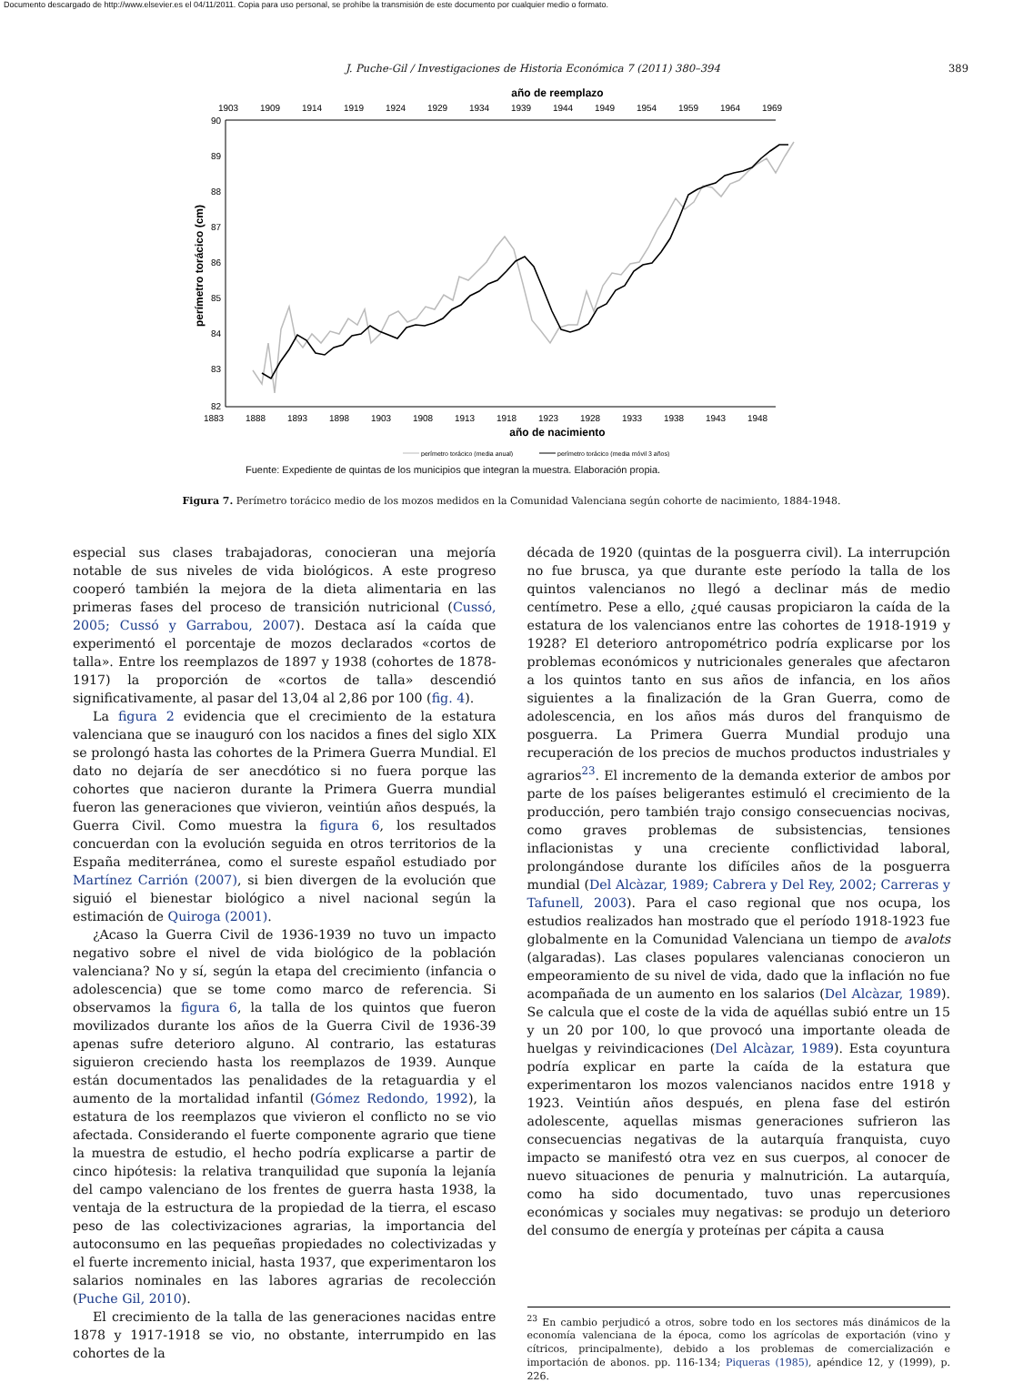Documento descargado de http://www.elsevier.es el 04/11/2011. Copia para uso personal, se prohíbe la transmisión de este documento por cualquier medio o formato.
J. Puche-Gil / Investigaciones de Historia Económica 7 (2011) 380–394 389
año de reemplazo
1903
1909
1914
1919
1924
1929
1934
1939
1944
1949
1954
1959
1964
1969
90
89
88
87
86
85
84
83
82
perímetro torácico (cm)
1883
1888
1893
1898
1903
1908
1913
1918
1923
1928
1933
1938
1943
1948
año de nacimiento
perímetro torácico (media anual)
perímetro torácico (media móvil 3 años)
Fuente: Expediente de quintas de los municipios que integran la muestra. Elaboración propia.
Figura 7. Perímetro torácico medio de los mozos medidos en la Comunidad Valenciana según cohorte de nacimiento, 1884-1948.
especial sus clases trabajadoras, conocieran una mejoría notable de sus niveles de vida biológicos. A este progreso cooperó también la mejora de la dieta alimentaria en las primeras fases del proceso de transición nutricional (Cussó, 2005; Cussó y Garrabou, 2007). Destaca así la caída que experimentó el porcentaje de mozos declarados «cortos de talla». Entre los reemplazos de 1897 y 1938 (cohortes de 1878-1917) la proporción de «cortos de talla» descendió significativamente, al pasar del 13,04 al 2,86 por 100 (fig. 4).
La figura 2 evidencia que el crecimiento de la estatura valenciana que se inauguró con los nacidos a fines del siglo XIX se prolongó hasta las cohortes de la Primera Guerra Mundial. El dato no dejaría de ser anecdótico si no fuera porque las cohortes que nacieron durante la Primera Guerra mundial fueron las generaciones que vivieron, veintiún años después, la Guerra Civil. Como muestra la figura 6, los resultados concuerdan con la evolución seguida en otros territorios de la España mediterránea, como el sureste español estudiado por Martínez Carrión (2007), si bien divergen de la evolución que siguió el bienestar biológico a nivel nacional según la estimación de Quiroga (2001).
¿Acaso la Guerra Civil de 1936-1939 no tuvo un impacto negativo sobre el nivel de vida biológico de la población valenciana? No y sí, según la etapa del crecimiento (infancia o adolescencia) que se tome como marco de referencia. Si observamos la figura 6, la talla de los quintos que fueron movilizados durante los años de la Guerra Civil de 1936-39 apenas sufre deterioro alguno. Al contrario, las estaturas siguieron creciendo hasta los reemplazos de 1939. Aunque están documentados las penalidades de la retaguardia y el aumento de la mortalidad infantil (Gómez Redondo, 1992), la estatura de los reemplazos que vivieron el conflicto no se vio afectada. Considerando el fuerte componente agrario que tiene la muestra de estudio, el hecho podría explicarse a partir de cinco hipótesis: la relativa tranquilidad que suponía la lejanía del campo valenciano de los frentes de guerra hasta 1938, la ventaja de la estructura de la propiedad de la tierra, el escaso peso de las colectivizaciones agrarias, la importancia del autoconsumo en las pequeñas propiedades no colectivizadas y el fuerte incremento inicial, hasta 1937, que experimentaron los salarios nominales en las labores agrarias de recolección (Puche Gil, 2010).
El crecimiento de la talla de las generaciones nacidas entre 1878 y 1917-1918 se vio, no obstante, interrumpido en las cohortes de la
década de 1920 (quintas de la posguerra civil). La interrupción no fue brusca, ya que durante este período la talla de los quintos valencianos no llegó a declinar más de medio centímetro. Pese a ello, ¿qué causas propiciaron la caída de la estatura de los valencianos entre las cohortes de 1918-1919 y 1928? El deterioro antropométrico podría explicarse por los problemas económicos y nutricionales generales que afectaron a los quintos tanto en sus años de infancia, en los años siguientes a la finalización de la Gran Guerra, como de adolescencia, en los años más duros del franquismo de posguerra. La Primera Guerra Mundial produjo una recuperación de los precios de muchos productos industriales y agrarios<sup>23</sup>. El incremento de la demanda exterior de ambos por parte de los países beligerantes estimuló el crecimiento de la producción, pero también trajo consigo consecuencias nocivas, como graves problemas de subsistencias, tensiones inflacionistas y una creciente conflictividad laboral, prolongándose durante los difíciles años de la posguerra mundial (Del Alcàzar, 1989; Cabrera y Del Rey, 2002; Carreras y Tafunell, 2003). Para el caso regional que nos ocupa, los estudios realizados han mostrado que el período 1918-1923 fue globalmente en la Comunidad Valenciana un tiempo de avalots (algaradas). Las clases populares valencianas conocieron un empeoramiento de su nivel de vida, dado que la inflación no fue acompañada de un aumento en los salarios (Del Alcàzar, 1989). Se calcula que el coste de la vida de aquéllas subió entre un 15 y un 20 por 100, lo que provocó una importante oleada de huelgas y reivindicaciones (Del Alcàzar, 1989). Esta coyuntura podría explicar en parte la caída de la estatura que experimentaron los mozos valencianos nacidos entre 1918 y 1923. Veintiún años después, en plena fase del estirón adolescente, aquellas mismas generaciones sufrieron las consecuencias negativas de la autarquía franquista, cuyo impacto se manifestó otra vez en sus cuerpos, al conocer de nuevo situaciones de penuria y malnutrición. La autarquía, como ha sido documentado, tuvo unas repercusiones económicas y sociales muy negativas: se produjo un deterioro del consumo de energía y proteínas per cápita a causa
<sup>23</sup> En cambio perjudicó a otros, sobre todo en los sectores más dinámicos de la economía valenciana de la época, como los agrícolas de exportación (vino y cítricos, principalmente), debido a los problemas de comercialización e importación de abonos. pp. 116-134; Piqueras (1985), apéndice 12, y (1999), p. 226.